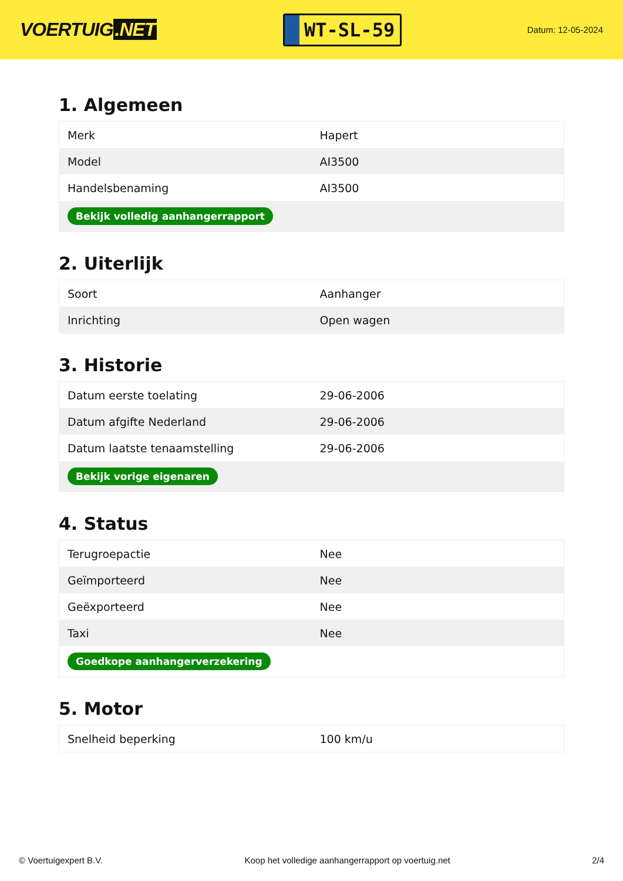VOERTUIG.NET
WT-SL-59
Datum: 12-05-2024
1. Algemeen
| Merk | Hapert |
| Model | AI3500 |
| Handelsbenaming | AI3500 |
| Bekijk volledig aanhangerrapport | |
2. Uiterlijk
| Soort | Aanhanger |
| Inrichting | Open wagen |
3. Historie
| Datum eerste toelating | 29-06-2006 |
| Datum afgifte Nederland | 29-06-2006 |
| Datum laatste tenaamstelling | 29-06-2006 |
| Bekijk vorige eigenaren | |
4. Status
| Terugroepactie | Nee |
| Geïmporteerd | Nee |
| Geëxporteerd | Nee |
| Taxi | Nee |
| Goedkope aanhangerverzekering | |
5. Motor
| Snelheid beperking | 100 km/u |
© Voertuigexpert B.V. Koop het volledige aanhangerrapport op voertuig.net 2/4